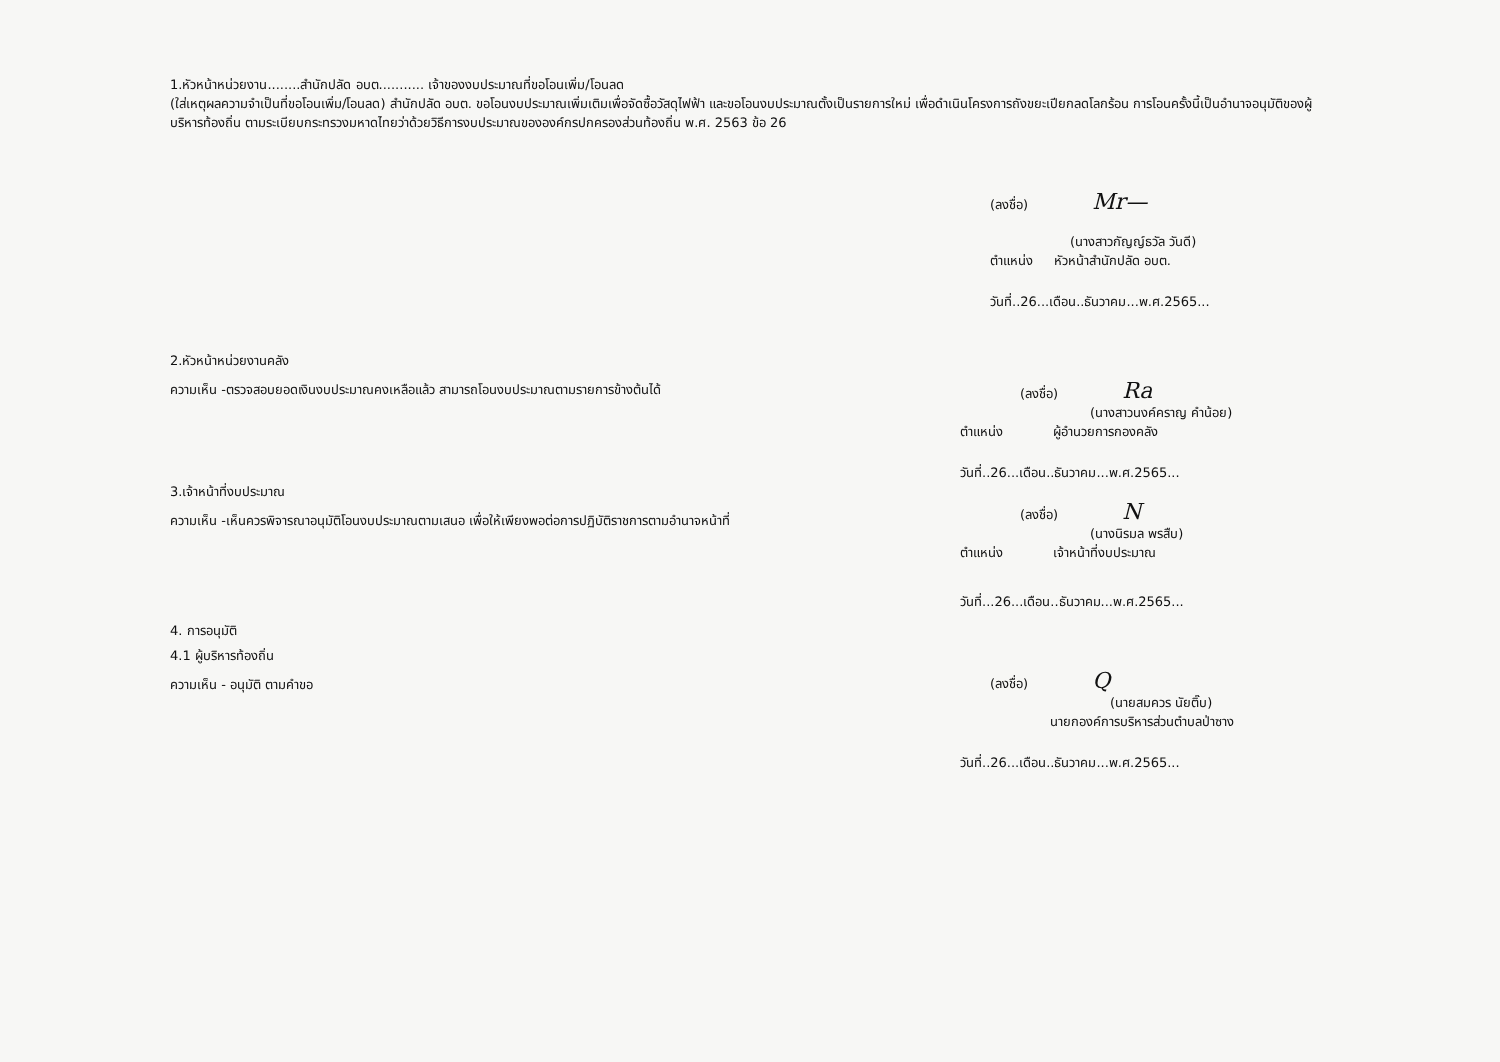1.หัวหน้าหน่วยงาน........สำนักปลัด อบต........... เจ้าของงบประมาณที่ขอโอนเพิ่ม/โอนลด
(ใส่เหตุผลความจำเป็นที่ขอโอนเพิ่ม/โอนลด) สำนักปลัด อบต. ขอโอนงบประมาณเพิ่มเติมเพื่อจัดซื้อวัสดุไฟฟ้า และขอโอนงบประมาณตั้งเป็นรายการใหม่ เพื่อดำเนินโครงการถังขยะเปียกลดโลกร้อน การโอนครั้งนี้เป็นอำนาจอนุมัติของผู้บริหารท้องถิ่น ตามระเบียบกระทรวงมหาดไทยว่าด้วยวิธีการงบประมาณขององค์กรปกครองส่วนท้องถิ่น พ.ศ. 2563 ข้อ 26
(ลงชื่อ) Mr—
(นางสาวกัญญ์ธวัล วันดี)
ตำแหน่ง หัวหน้าสำนักปลัด อบต.
วันที่..26...เดือน..ธันวาคม...พ.ศ.2565...
2.หัวหน้าหน่วยงานคลัง
ความเห็น -ตรวจสอบยอดเงินงบประมาณคงเหลือแล้ว สามารถโอนงบประมาณตามรายการข้างต้นได้
(ลงชื่อ) Ra
(นางสาวนงค์คราญ คำน้อย)
ตำแหน่ง ผู้อำนวยการกองคลัง
วันที่..26...เดือน..ธันวาคม...พ.ศ.2565...
3.เจ้าหน้าที่งบประมาณ
ความเห็น -เห็นควรพิจารณาอนุมัติโอนงบประมาณตามเสนอ เพื่อให้เพียงพอต่อการปฏิบัติราชการตามอำนาจหน้าที่
(ลงชื่อ) N
(นางนิรมล พรสืบ)
ตำแหน่ง เจ้าหน้าที่งบประมาณ
วันที่...26...เดือน..ธันวาคม...พ.ศ.2565...
4. การอนุมัติ
4.1 ผู้บริหารท้องถิ่น
ความเห็น - อนุมัติ ตามคำขอ
(ลงชื่อ) Q
(นายสมควร นัยติ๊บ)
นายกองค์การบริหารส่วนตำบลป่าซาง
วันที่..26...เดือน..ธันวาคม...พ.ศ.2565...